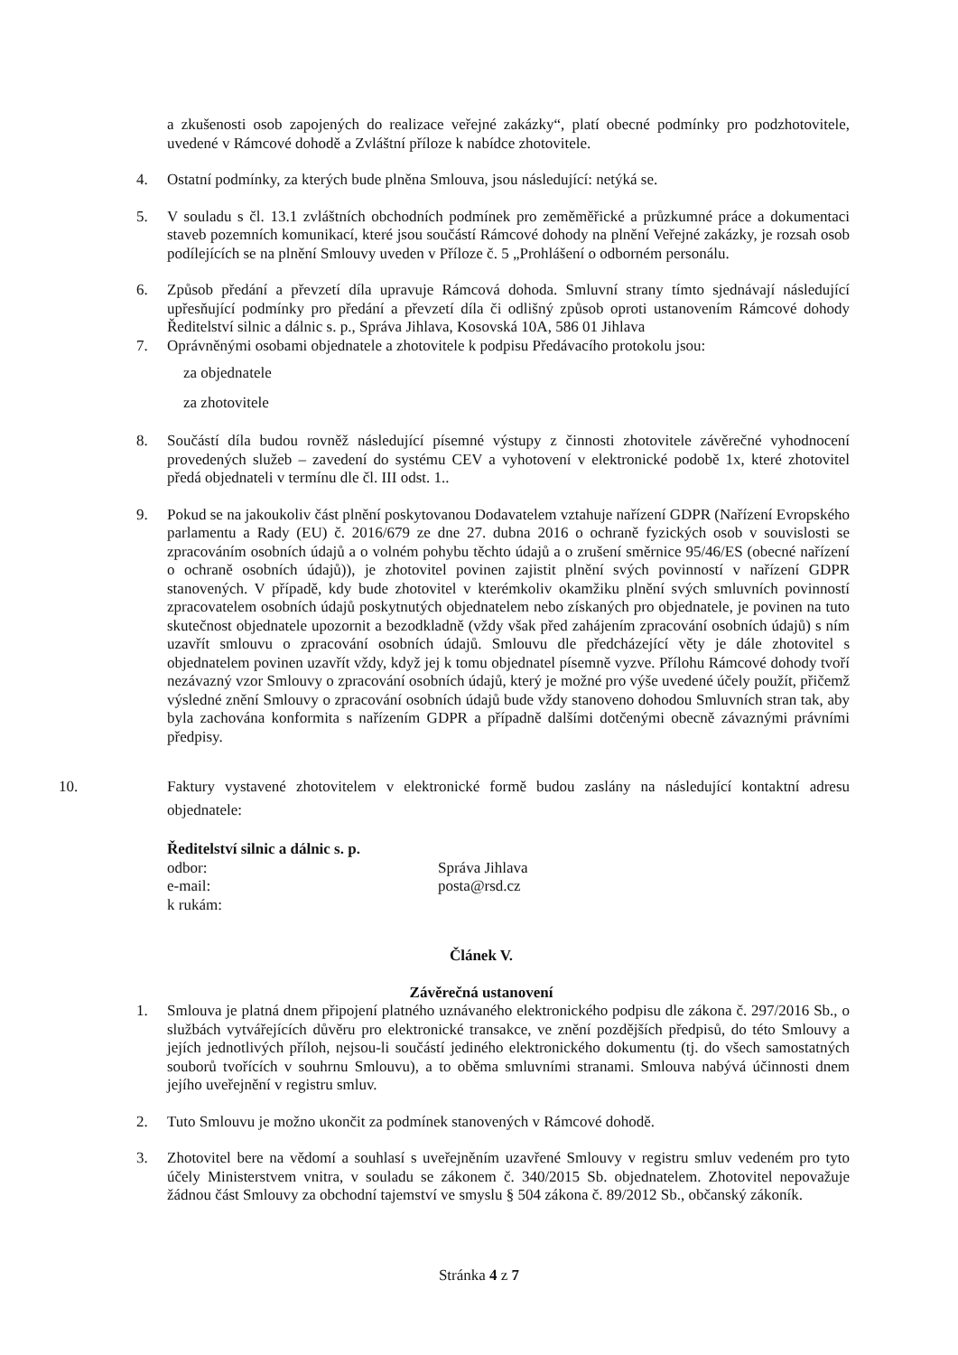a zkušenosti osob zapojených do realizace veřejné zakázky“, platí obecné podmínky pro podzhotovitele, uvedené v Rámcové dohodě a Zvláštní příloze k nabídce zhotovitele.
4. Ostatní podmínky, za kterých bude plněna Smlouva, jsou následující: netýká se.
5. V souladu s čl. 13.1 zvláštních obchodních podmínek pro zeměměřické a průzkumné práce a dokumentaci staveb pozemních komunikací, které jsou součástí Rámcové dohody na plnění Veřejné zakázky, je rozsah osob podílejících se na plnění Smlouvy uveden v Příloze č. 5 „Prohlášení o odborném personálu.
6. Způsob předání a převzetí díla upravuje Rámcová dohoda. Smluvní strany tímto sjednávají následující upřesňující podmínky pro předání a převzetí díla či odlišný způsob oproti ustanovením Rámcové dohody Ředitelství silnic a dálnic s. p., Správa Jihlava, Kosovská 10A, 586 01 Jihlava
7. Oprávněnými osobami objednatele a zhotovitele k podpisu Předávacího protokolu jsou:
za objednatele
za zhotovitele
8. Součástí díla budou rovněž následující písemné výstupy z činnosti zhotovitele závěrečné vyhodnocení provedených služeb – zavedení do systému CEV a vyhotovení v elektronické podobě 1x, které zhotovitel předá objednateli v termínu dle čl. III odst. 1..
9. Pokud se na jakoukoliv část plnění poskytovanou Dodavatelem vztahuje nařízení GDPR (Nařízení Evropského parlamentu a Rady (EU) č. 2016/679 ze dne 27. dubna 2016 o ochraně fyzických osob v souvislosti se zpracováním osobních údajů a o volném pohybu těchto údajů a o zrušení směrnice 95/46/ES (obecné nařízení o ochraně osobních údajů)), je zhotovitel povinen zajistit plnění svých povinností v nařízení GDPR stanovených. V případě, kdy bude zhotovitel v kterémkoliv okamžiku plnění svých smluvních povinností zpracovatelem osobních údajů poskytnutých objednatelem nebo získaných pro objednatele, je povinen na tuto skutečnost objednatele upozornit a bezodkladně (vždy však před zahájením zpracování osobních údajů) s ním uzavřít smlouvu o zpracování osobních údajů. Smlouvu dle předcházející věty je dále zhotovitel s objednatelem povinen uzavřít vždy, když jej k tomu objednatel písemně vyzve. Přílohu Rámcové dohody tvoří nezávazný vzor Smlouvy o zpracování osobních údajů, který je možné pro výše uvedené účely použít, přičemž výsledné znění Smlouvy o zpracování osobních údajů bude vždy stanoveno dohodou Smluvních stran tak, aby byla zachována konformita s nařízením GDPR a případně dalšími dotčenými obecně závaznými právními předpisy.
10. Faktury vystavené zhotovitelem v elektronické formě budou zaslány na následující kontaktní adresu objednatele:
Ředitelství silnic a dálnic s. p.
| odbor: | Správa Jihlava |
| e-mail: | posta@rsd.cz |
| k rukám: | |
Článek V.
Závěrečná ustanovení
1. Smlouva je platná dnem připojení platného uznávaného elektronického podpisu dle zákona č. 297/2016 Sb., o službách vytvářejících důvěru pro elektronické transakce, ve znění pozdějších předpisů, do této Smlouvy a jejích jednotlivých příloh, nejsou-li součástí jediného elektronického dokumentu (tj. do všech samostatných souborů tvořících v souhrnu Smlouvu), a to oběma smluvními stranami. Smlouva nabývá účinnosti dnem jejího uveřejnění v registru smluv.
2. Tuto Smlouvu je možno ukončit za podmínek stanovených v Rámcové dohodě.
3. Zhotovitel bere na vědomí a souhlasí s uveřejněním uzavřené Smlouvy v registru smluv vedeném pro tyto účely Ministerstvem vnitra, v souladu se zákonem č. 340/2015 Sb. objednatelem. Zhotovitel nepovažuje žádnou část Smlouvy za obchodní tajemství ve smyslu § 504 zákona č. 89/2012 Sb., občanský zákoník.
Stránka 4 z 7